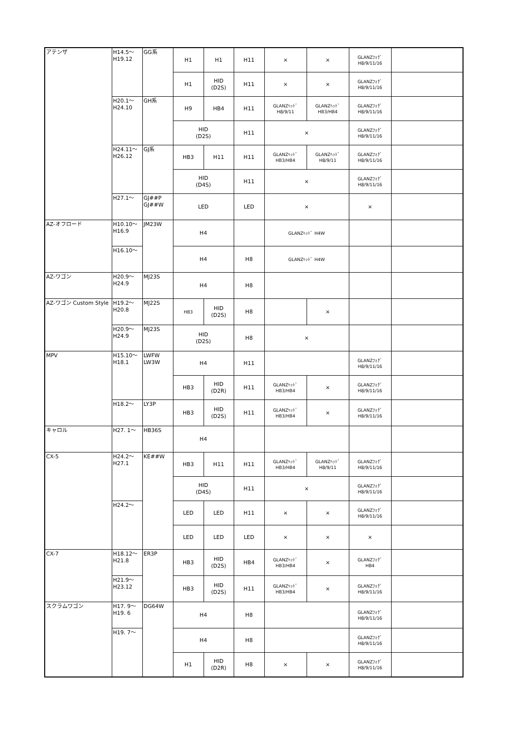| アテンザ | H14.5〜 H19.12 | GG系 | H1 | H1 | H11 | × | × | GLANZﾌｫｸﾞ H8/9/11/16 | |
| | | | H1 | HID (D2S) | H11 | × | × | GLANZﾌｫｸﾞ H8/9/11/16 | |
| | H20.1〜 H24.10 | GH系 | H9 | HB4 | H11 | GLANZﾍｯﾄﾞ H8/9/11 | GLANZﾍｯﾄﾞ HB3/HB4 | GLANZﾌｫｸﾞ H8/9/11/16 | |
| | | | HID (D2S) | | H11 | × | | GLANZﾌｫｸﾞ H8/9/11/16 | |
| | H24.11〜 H26.12 | GJ系 | HB3 | H11 | H11 | GLANZﾍｯﾄﾞ HB3/HB4 | GLANZﾍｯﾄﾞ H8/9/11 | GLANZﾌｫｸﾞ H8/9/11/16 | |
| | | | HID (D4S) | | H11 | × | | GLANZﾌｫｸﾞ H8/9/11/16 | |
| | H27.1〜 | GJ##P GJ##W | LED | | LED | × | | × | |
| AZ-オフロード | H10.10〜 H16.9 | JM23W | H4 | | | GLANZﾍｯﾄﾞ H4W | | | |
| | H16.10〜 | | H4 | | H8 | GLANZﾍｯﾄﾞ H4W | | | |
| AZ-ワゴン | H20.9〜 H24.9 | MJ23S | H4 | | H8 | | | | |
| AZ-ワゴン Custom Style | H19.2〜 H20.8 | MJ22S | HB3 | HID (D2S) | H8 | | × | | |
| | H20.9〜 H24.9 | MJ23S | HID (D2S) | | H8 | × | | | |
| MPV | H15.10〜 H18.1 | LWFW LW3W | H4 | | H11 | | | GLANZﾌｫｸﾞ H8/9/11/16 | |
| | | | HB3 | HID (D2R) | H11 | GLANZﾍｯﾄﾞ HB3/HB4 | × | GLANZﾌｫｸﾞ H8/9/11/16 | |
| | H18.2〜 | LY3P | HB3 | HID (D2S) | H11 | GLANZﾍｯﾄﾞ HB3/HB4 | × | GLANZﾌｫｸﾞ H8/9/11/16 | |
| キャロル | H27. 1〜 | HB36S | H4 | | | | | | |
| CX-5 | H24.2〜 H27.1 | KE##W | HB3 | H11 | H11 | GLANZﾍｯﾄﾞ HB3/HB4 | GLANZﾍｯﾄﾞ H8/9/11 | GLANZﾌｫｸﾞ H8/9/11/16 | |
| | | | HID (D4S) | | H11 | × | | GLANZﾌｫｸﾞ H8/9/11/16 | |
| | H24.2〜 | | LED | LED | H11 | × | × | GLANZﾌｫｸﾞ H8/9/11/16 | |
| | | | LED | LED | LED | × | × | × | |
| CX-7 | H18.12〜 H21.8 | ER3P | HB3 | HID (D2S) | HB4 | GLANZﾍｯﾄﾞ HB3/HB4 | × | GLANZﾌｫｸﾞ HB4 | |
| | H21.9〜 H23.12 | | HB3 | HID (D2S) | H11 | GLANZﾍｯﾄﾞ HB3/HB4 | × | GLANZﾌｫｸﾞ H8/9/11/16 | |
| スクラムワゴン | H17. 9〜 H19. 6 | DG64W | H4 | | H8 | | | GLANZﾌｫｸﾞ H8/9/11/16 | |
| | H19. 7〜 | | H4 | | H8 | | | GLANZﾌｫｸﾞ H8/9/11/16 | |
| | | | H1 | HID (D2R) | H8 | × | × | GLANZﾌｫｸﾞ H8/9/11/16 | |